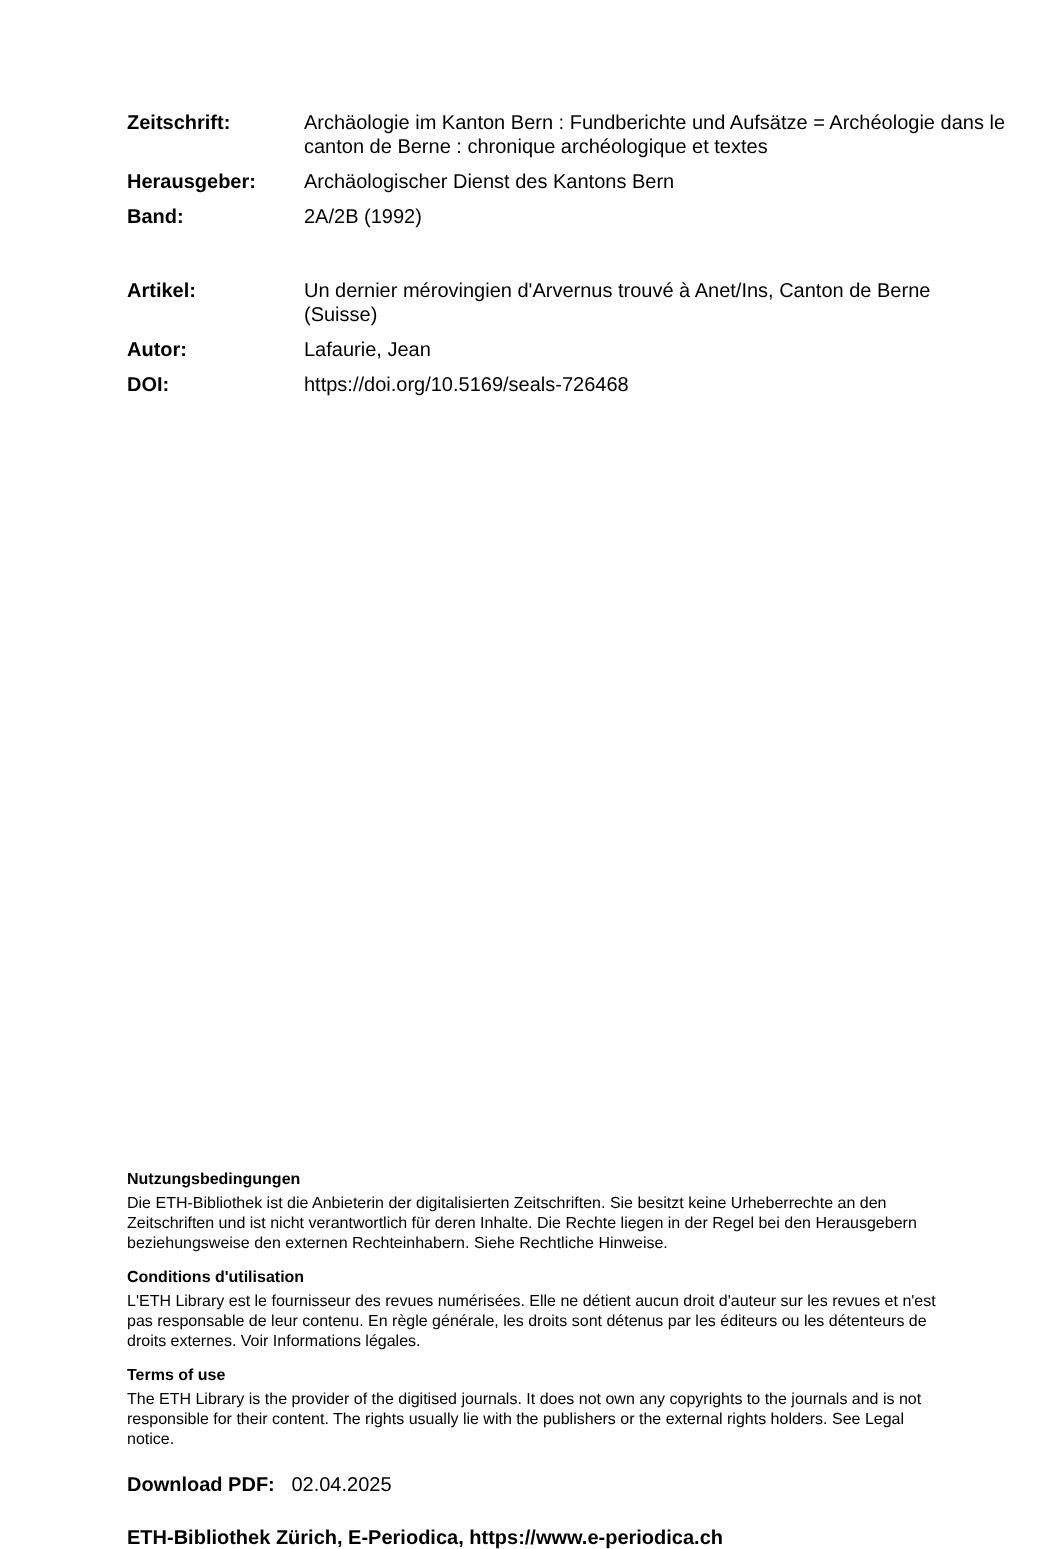| Zeitschrift: | Archäologie im Kanton Bern : Fundberichte und Aufsätze = Archéologie dans le canton de Berne : chronique archéologique et textes |
| Herausgeber: | Archäologischer Dienst des Kantons Bern |
| Band: | 2A/2B (1992) |
| Artikel: | Un dernier mérovingien d'Arvernus trouvé à Anet/Ins, Canton de Berne (Suisse) |
| Autor: | Lafaurie, Jean |
| DOI: | https://doi.org/10.5169/seals-726468 |
Nutzungsbedingungen
Die ETH-Bibliothek ist die Anbieterin der digitalisierten Zeitschriften. Sie besitzt keine Urheberrechte an den Zeitschriften und ist nicht verantwortlich für deren Inhalte. Die Rechte liegen in der Regel bei den Herausgebern beziehungsweise den externen Rechteinhabern. Siehe Rechtliche Hinweise.
Conditions d'utilisation
L'ETH Library est le fournisseur des revues numérisées. Elle ne détient aucun droit d'auteur sur les revues et n'est pas responsable de leur contenu. En règle générale, les droits sont détenus par les éditeurs ou les détenteurs de droits externes. Voir Informations légales.
Terms of use
The ETH Library is the provider of the digitised journals. It does not own any copyrights to the journals and is not responsible for their content. The rights usually lie with the publishers or the external rights holders. See Legal notice.
Download PDF: 02.04.2025
ETH-Bibliothek Zürich, E-Periodica, https://www.e-periodica.ch